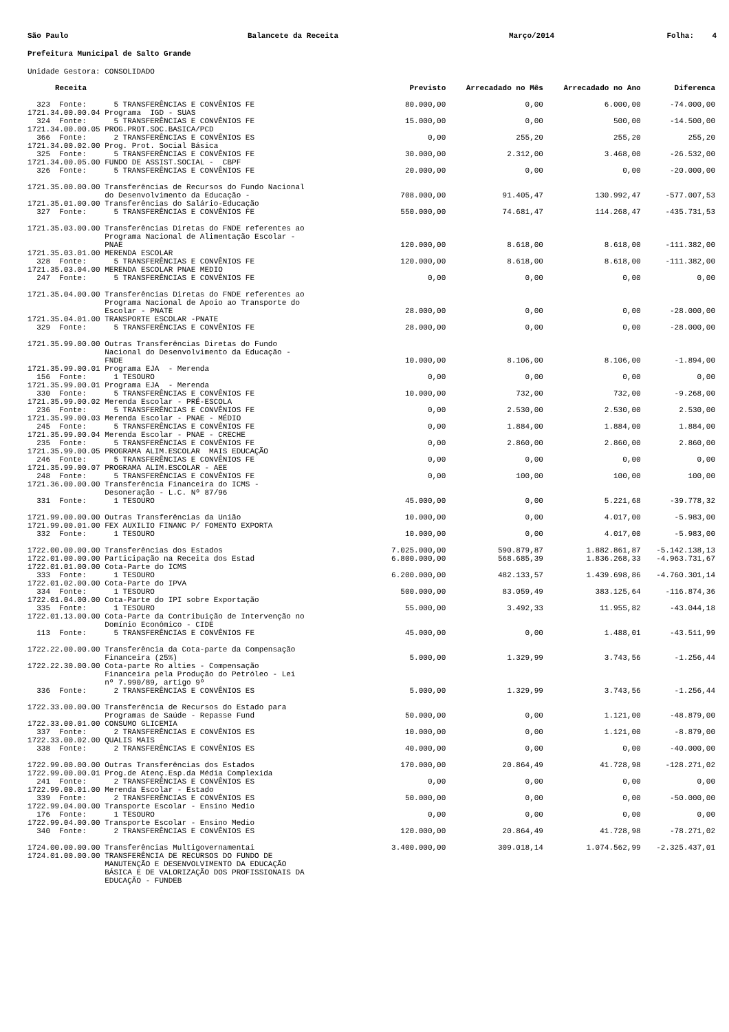São Paulo Balancete da Receita Março/2014 Folha: 4
Prefeitura Municipal de Salto Grande
Unidade Gestora: CONSOLIDADO
| Receita | Previsto | Arrecadado no Mês | Arrecadado no Ano | Diferenca |
| --- | --- | --- | --- | --- |
| 323 Fonte: 5 TRANSFERÊNCIAS E CONVÊNIOS FE | 80.000,00 | 0,00 | 6.000,00 | -74.000,00 |
| 1721.34.00.00.04 Programa IGD - SUAS | | | | |
| 324 Fonte: 5 TRANSFERÊNCIAS E CONVÊNIOS FE | 15.000,00 | 0,00 | 500,00 | -14.500,00 |
| 1721.34.00.00.05 PROG.PROT.SOC.BASICA/PCD | | | | |
| 366 Fonte: 2 TRANSFERÊNCIAS E CONVÊNIOS ES | 0,00 | 255,20 | 255,20 | 255,20 |
| 1721.34.00.02.00 Prog. Prot. Social Básica | | | | |
| 325 Fonte: 5 TRANSFERÊNCIAS E CONVÊNIOS FE | 30.000,00 | 2.312,00 | 3.468,00 | -26.532,00 |
| 1721.34.00.05.00 FUNDO DE ASSIST.SOCIAL - CBPF | | | | |
| 326 Fonte: 5 TRANSFERÊNCIAS E CONVÊNIOS FE | 20.000,00 | 0,00 | 0,00 | -20.000,00 |
| 1721.35.00.00.00 Transferências de Recursos do Fundo Nacional do Desenvolvimento da Educação - | 708.000,00 | 91.405,47 | 130.992,47 | -577.007,53 |
| 1721.35.01.00.00 Transferências do Salário-Educação | | | | |
| 327 Fonte: 5 TRANSFERÊNCIAS E CONVÊNIOS FE | 550.000,00 | 74.681,47 | 114.268,47 | -435.731,53 |
| 1721.35.03.00.00 Transferências Diretas do FNDE referentes ao Programa Nacional de Alimentação Escolar - PNAE | 120.000,00 | 8.618,00 | 8.618,00 | -111.382,00 |
| 1721.35.03.01.00 MERENDA ESCOLAR | | | | |
| 328 Fonte: 5 TRANSFERÊNCIAS E CONVÊNIOS FE | 120.000,00 | 8.618,00 | 8.618,00 | -111.382,00 |
| 1721.35.03.04.00 MERENDA ESCOLAR PNAE MEDIO | | | | |
| 247 Fonte: 5 TRANSFERÊNCIAS E CONVÊNIOS FE | 0,00 | 0,00 | 0,00 | 0,00 |
| 1721.35.04.00.00 Transferências Diretas do FNDE referentes ao Programa Nacional de Apoio ao Transporte do Escolar - PNATE | 28.000,00 | 0,00 | 0,00 | -28.000,00 |
| 1721.35.04.01.00 TRANSPORTE ESCOLAR -PNATE | | | | |
| 329 Fonte: 5 TRANSFERÊNCIAS E CONVÊNIOS FE | 28.000,00 | 0,00 | 0,00 | -28.000,00 |
| 1721.35.99.00.00 Outras Transferências Diretas do Fundo Nacional do Desenvolvimento da Educação - FNDE | 10.000,00 | 8.106,00 | 8.106,00 | -1.894,00 |
| 1721.35.99.00.01 Programa EJA - Merenda | | | | |
| 156 Fonte: 1 TESOURO | 0,00 | 0,00 | 0,00 | 0,00 |
| 1721.35.99.00.01 Programa EJA - Merenda | | | | |
| 330 Fonte: 5 TRANSFERÊNCIAS E CONVÊNIOS FE | 10.000,00 | 732,00 | 732,00 | -9.268,00 |
| 1721.35.99.00.02 Merenda Escolar - PRÉ-ESCOLA | | | | |
| 236 Fonte: 5 TRANSFERÊNCIAS E CONVÊNIOS FE | 0,00 | 2.530,00 | 2.530,00 | 2.530,00 |
| 1721.35.99.00.03 Merenda Escolar - PNAE - MÉDIO | | | | |
| 245 Fonte: 5 TRANSFERÊNCIAS E CONVÊNIOS FE | 0,00 | 1.884,00 | 1.884,00 | 1.884,00 |
| 1721.35.99.00.04 Merenda Escolar - PNAE - CRECHE | | | | |
| 235 Fonte: 5 TRANSFERÊNCIAS E CONVÊNIOS FE | 0,00 | 2.860,00 | 2.860,00 | 2.860,00 |
| 1721.35.99.00.05 PROGRAMA ALIM.ESCOLAR MAIS EDUCAÇÃO | | | | |
| 246 Fonte: 5 TRANSFERÊNCIAS E CONVÊNIOS FE | 0,00 | 0,00 | 0,00 | 0,00 |
| 1721.35.99.00.07 PROGRAMA ALIM.ESCOLAR - AEE | | | | |
| 248 Fonte: 5 TRANSFERÊNCIAS E CONVÊNIOS FE | 0,00 | 100,00 | 100,00 | 100,00 |
| 1721.36.00.00.00 Transferência Financeira do ICMS - Desoneração - L.C. Nº 87/96 | | | | |
| 331 Fonte: 1 TESOURO | 45.000,00 | 0,00 | 5.221,68 | -39.778,32 |
| 1721.99.00.00.00 Outras Transferências da União | 10.000,00 | 0,00 | 4.017,00 | -5.983,00 |
| 1721.99.00.01.00 FEX AUXILIO FINANC P/ FOMENTO EXPORTA | | | | |
| 332 Fonte: 1 TESOURO | 10.000,00 | 0,00 | 4.017,00 | -5.983,00 |
| 1722.00.00.00.00 Transferências dos Estados | 7.025.000,00 | 590.879,87 | 1.882.861,87 | -5.142.138,13 |
| 1722.01.00.00.00 Participação na Receita dos Estad | 6.800.000,00 | 568.685,39 | 1.836.268,33 | -4.963.731,67 |
| 1722.01.01.00.00 Cota-Parte do ICMS | | | | |
| 333 Fonte: 1 TESOURO | 6.200.000,00 | 482.133,57 | 1.439.698,86 | -4.760.301,14 |
| 1722.01.02.00.00 Cota-Parte do IPVA | | | | |
| 334 Fonte: 1 TESOURO | 500.000,00 | 83.059,49 | 383.125,64 | -116.874,36 |
| 1722.01.04.00.00 Cota-Parte do IPI sobre Exportação | | | | |
| 335 Fonte: 1 TESOURO | 55.000,00 | 3.492,33 | 11.955,82 | -43.044,18 |
| 1722.01.13.00.00 Cota-Parte da Contribuição de Intervenção no Domínio Econômico - CIDE | | | | |
| 113 Fonte: 5 TRANSFERÊNCIAS E CONVÊNIOS FE | 45.000,00 | 0,00 | 1.488,01 | -43.511,99 |
| 1722.22.00.00.00 Transferência da Cota-parte da Compensação Financeira (25%) | 5.000,00 | 1.329,99 | 3.743,56 | -1.256,44 |
| 1722.22.30.00.00 Cota-parte Ro alties - Compensação Financeira pela Produção do Petróleo - Lei nº 7.990/89, artigo 9º | | | | |
| 336 Fonte: 2 TRANSFERÊNCIAS E CONVÊNIOS ES | 5.000,00 | 1.329,99 | 3.743,56 | -1.256,44 |
| 1722.33.00.00.00 Transferência de Recursos do Estado para Programas de Saúde - Repasse Fund | 50.000,00 | 0,00 | 1.121,00 | -48.879,00 |
| 1722.33.00.01.00 CONSUMO GLICEMIA | | | | |
| 337 Fonte: 2 TRANSFERÊNCIAS E CONVÊNIOS ES | 10.000,00 | 0,00 | 1.121,00 | -8.879,00 |
| 1722.33.00.02.00 QUALIS MAIS | | | | |
| 338 Fonte: 2 TRANSFERÊNCIAS E CONVÊNIOS ES | 40.000,00 | 0,00 | 0,00 | -40.000,00 |
| 1722.99.00.00.00 Outras Transferências dos Estados | 170.000,00 | 20.864,49 | 41.728,98 | -128.271,02 |
| 1722.99.00.00.01 Prog.de Atenç.Esp.da Média Complexida | | | | |
| 241 Fonte: 2 TRANSFERÊNCIAS E CONVÊNIOS ES | 0,00 | 0,00 | 0,00 | 0,00 |
| 1722.99.00.01.00 Merenda Escolar - Estado | | | | |
| 339 Fonte: 2 TRANSFERÊNCIAS E CONVÊNIOS ES | 50.000,00 | 0,00 | 0,00 | -50.000,00 |
| 1722.99.04.00.00 Transporte Escolar - Ensino Medio | | | | |
| 176 Fonte: 1 TESOURO | 0,00 | 0,00 | 0,00 | 0,00 |
| 1722.99.04.00.00 Transporte Escolar - Ensino Medio | | | | |
| 340 Fonte: 2 TRANSFERÊNCIAS E CONVÊNIOS ES | 120.000,00 | 20.864,49 | 41.728,98 | -78.271,02 |
| 1724.00.00.00.00 Transferências Multigovernamentai | 3.400.000,00 | 309.018,14 | 1.074.562,99 | -2.325.437,01 |
| 1724.01.00.00.00 TRANSFERÊNCIA DE RECURSOS DO FUNDO DE MANUTENÇÃO E DESENVOLVIMENTO DA EDUCAÇÃO BÁSICA E DE VALORIZAÇÃO DOS PROFISSIONAIS DA EDUCAÇÃO - FUNDEB | | | | |